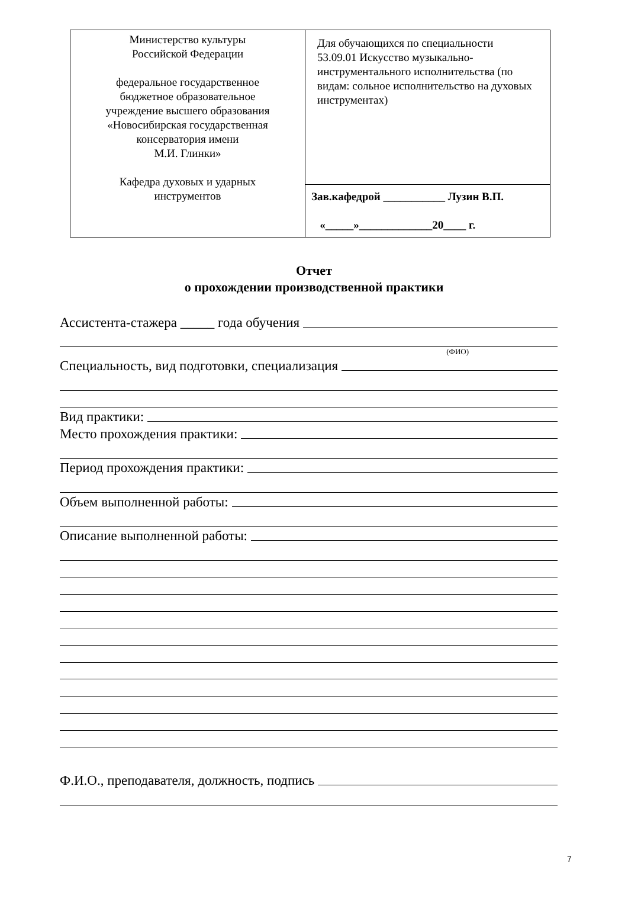| Министерство культуры Российской Федерации федеральное государственное бюджетное образовательное учреждение высшего образования «Новосибирская государственная консерватория имени М.И. Глинки» Кафедра духовых и ударных инструментов | Для обучающихся по специальности 53.09.01 Искусство музыкально-инструментального исполнительства (по видам: сольное исполнительство на духовых инструментах) |
| | Зав.кафедрой ___________ Лузин В.П. «_____»_____________20____ г. |
Отчет
о прохождении производственной практики
Ассистента-стажера _____ года обучения
(ФИО)
Специальность, вид подготовки, специализация
Вид практики:
Место прохождения практики:
Период прохождения практики:
Объем выполненной работы:
Описание выполненной работы:
Ф.И.О., преподавателя, должность, подпись
7